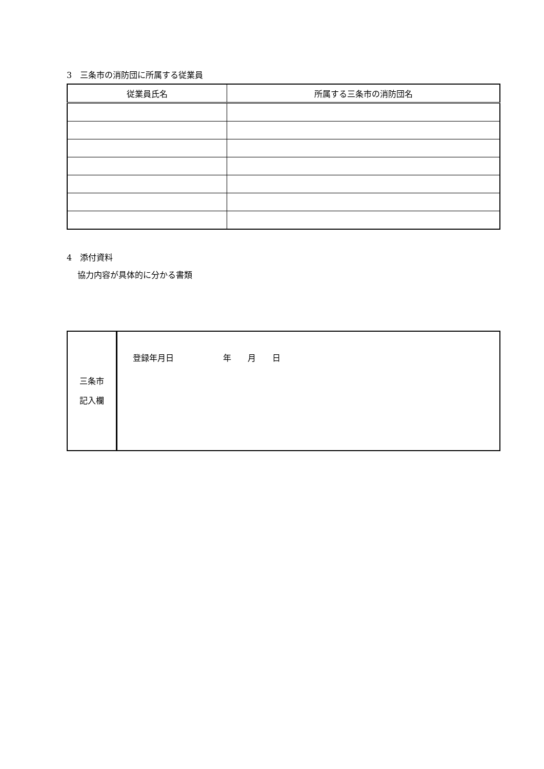3　三条市の消防団に所属する従業員
| 従業員氏名 | 所属する三条市の消防団名 |
| --- | --- |
4　添付資料
　 協力内容が具体的に分かる書類
| 三条市 記入欄 | 登録年月日 年 月 日 |